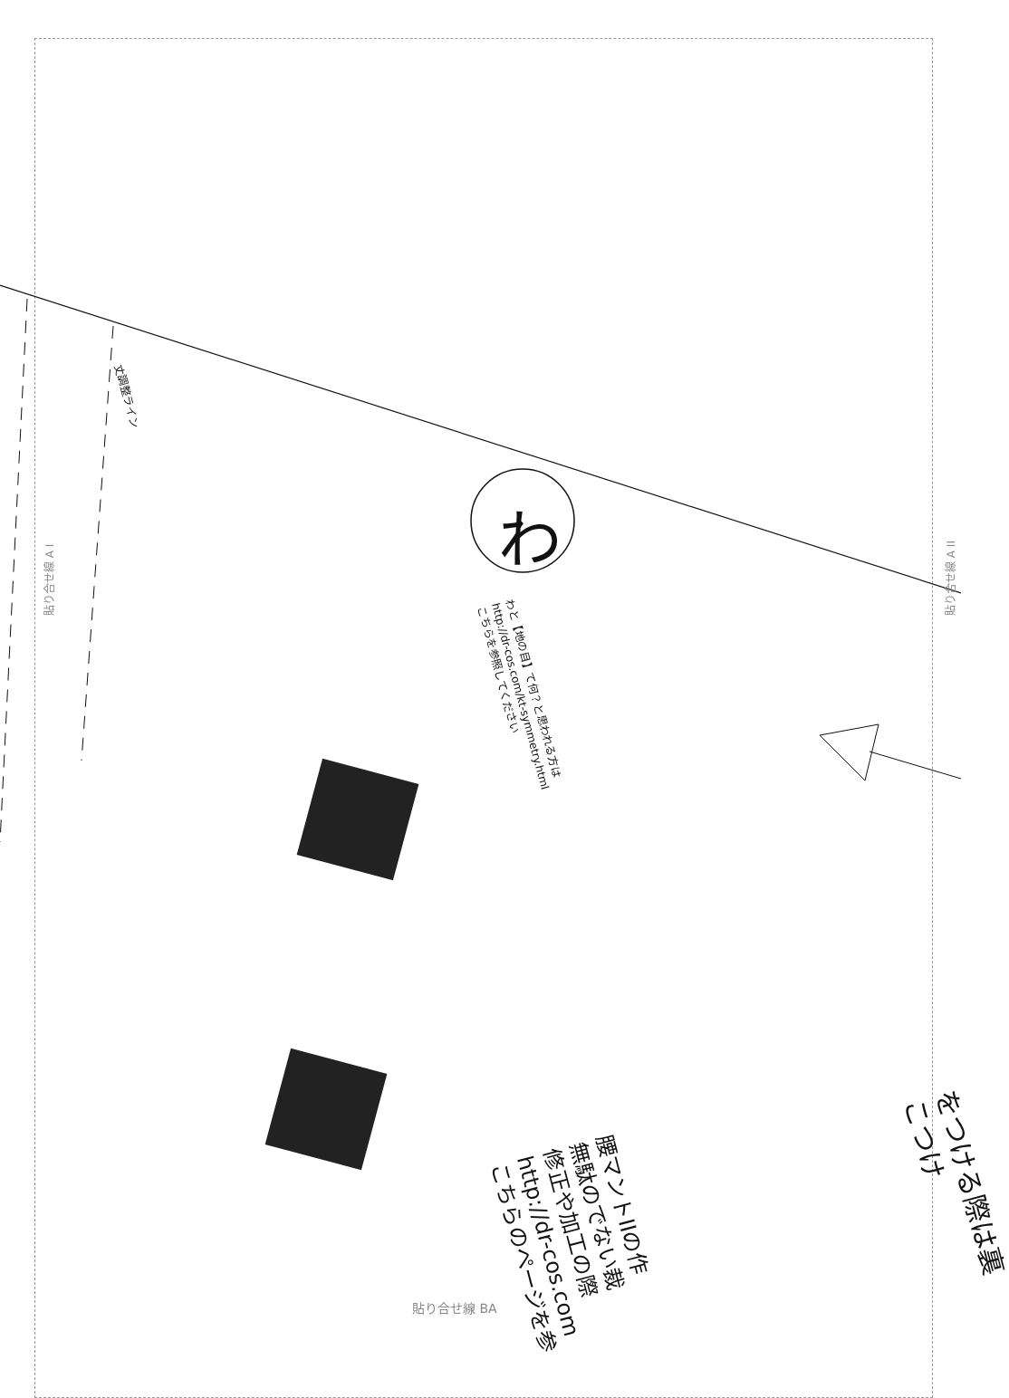丈調整ライン
わ
わと【地の目】て何？と思われる方は
http://dr-cos.com/kt-symmetry.html
こちらを参照してください
貼り合せ線 A I 貼り合せ線 A II
貼り合せ線 BA
腰マントIIの作
無駄のでない裁
修正や加工の際
http://dr-cos.com
こちらのページを参
をつける際は裏
こつけ